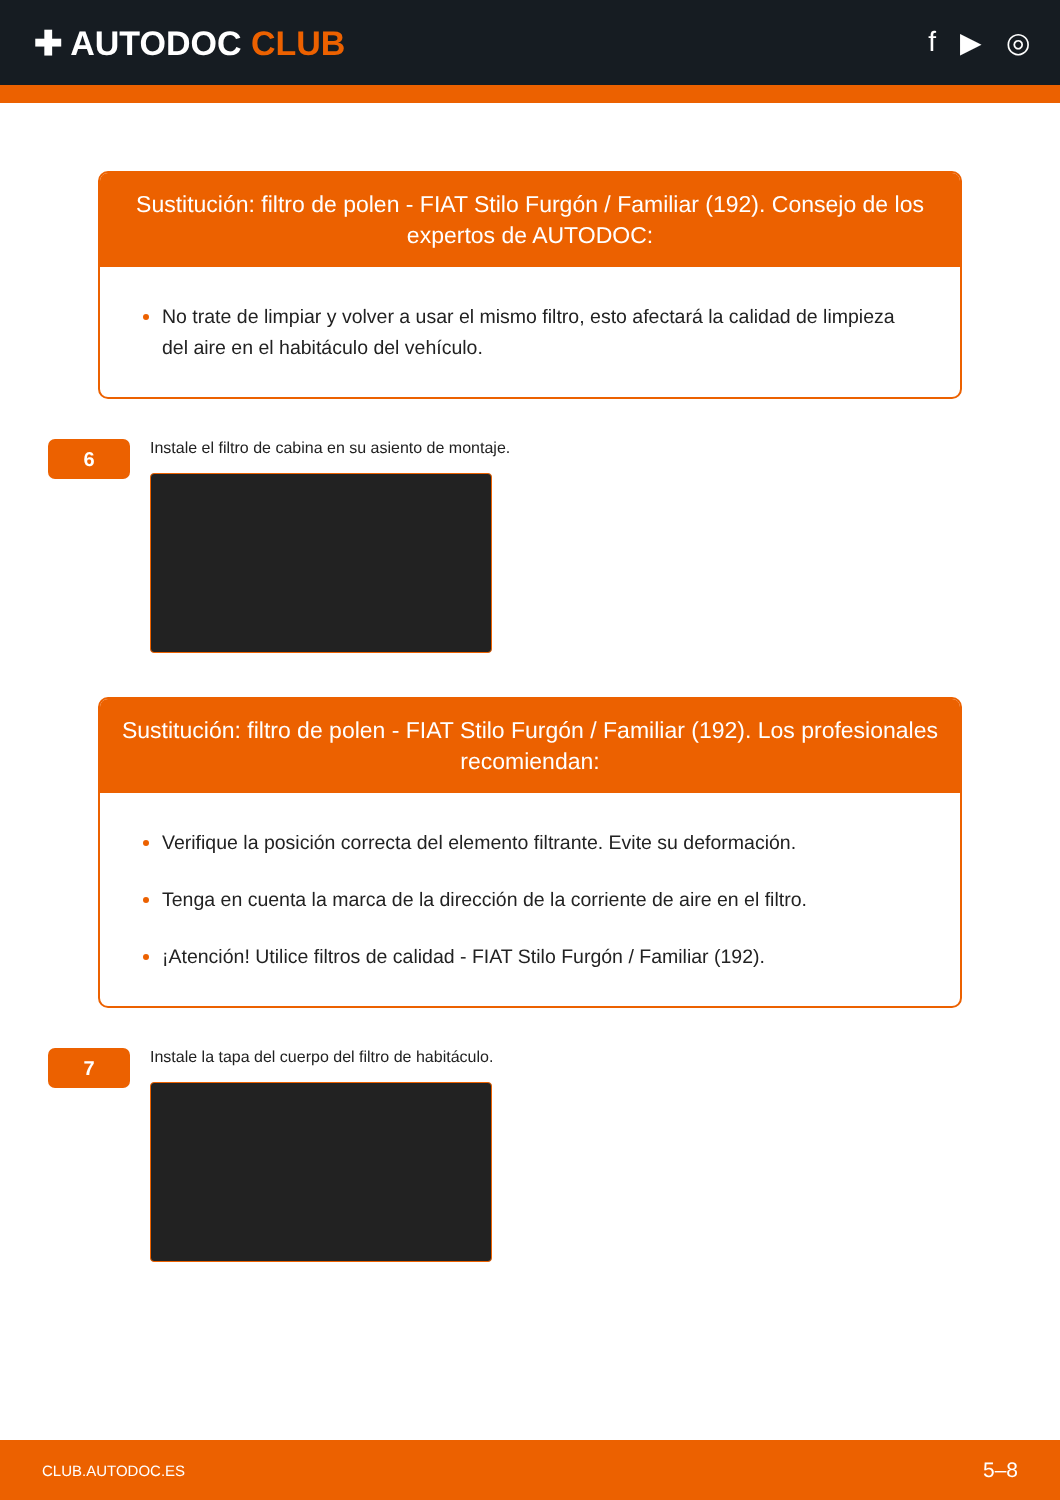✚ AUTODOC CLUB
f ▶ ◎
Sustitución: filtro de polen - FIAT Stilo Furgón / Familiar (192). Consejo de los expertos de AUTODOC:
No trate de limpiar y volver a usar el mismo filtro, esto afectará la calidad de limpieza del aire en el habitáculo del vehículo.
6
Instale el filtro de cabina en su asiento de montaje.
Sustitución: filtro de polen - FIAT Stilo Furgón / Familiar (192). Los profesionales recomiendan:
Verifique la posición correcta del elemento filtrante. Evite su deformación.
Tenga en cuenta la marca de la dirección de la corriente de aire en el filtro.
¡Atención! Utilice filtros de calidad - FIAT Stilo Furgón / Familiar (192).
7
Instale la tapa del cuerpo del filtro de habitáculo.
CLUB.AUTODOC.ES 5–8